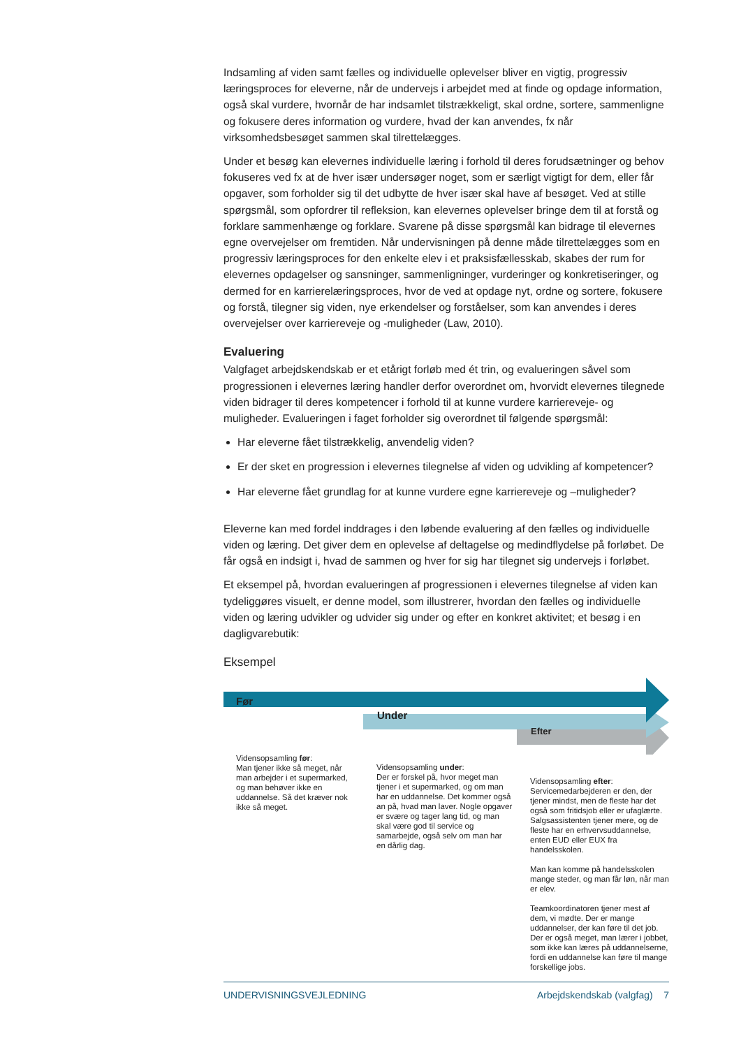Indsamling af viden samt fælles og individuelle oplevelser bliver en vigtig, progressiv læringsproces for eleverne, når de undervejs i arbejdet med at finde og opdage information, også skal vurdere, hvornår de har indsamlet tilstrækkeligt, skal ordne, sortere, sammenligne og fokusere deres information og vurdere, hvad der kan anvendes, fx når virksomhedsbesøget sammen skal tilrettelægges.
Under et besøg kan elevernes individuelle læring i forhold til deres forudsætninger og behov fokuseres ved fx at de hver især undersøger noget, som er særligt vigtigt for dem, eller får opgaver, som forholder sig til det udbytte de hver især skal have af besøget. Ved at stille spørgsmål, som opfordrer til refleksion, kan elevernes oplevelser bringe dem til at forstå og forklare sammenhænge og forklare. Svarene på disse spørgsmål kan bidrage til elevernes egne overvejelser om fremtiden. Når undervisningen på denne måde tilrettelægges som en progressiv læringsproces for den enkelte elev i et praksisfællesskab, skabes der rum for elevernes opdagelser og sansninger, sammenligninger, vurderinger og konkretiseringer, og dermed for en karrierelæringsproces, hvor de ved at opdage nyt, ordne og sortere, fokusere og forstå, tilegner sig viden, nye erkendelser og forståelser, som kan anvendes i deres overvejelser over karriereveje og -muligheder (Law, 2010).
Evaluering
Valgfaget arbejdskendskab er et etårigt forløb med ét trin, og evalueringen såvel som progressionen i elevernes læring handler derfor overordnet om, hvorvidt elevernes tilegnede viden bidrager til deres kompetencer i forhold til at kunne vurdere karriereveje- og muligheder. Evalueringen i faget forholder sig overordnet til følgende spørgsmål:
Har eleverne fået tilstrækkelig, anvendelig viden?
Er der sket en progression i elevernes tilegnelse af viden og udvikling af kompetencer?
Har eleverne fået grundlag for at kunne vurdere egne karriereveje og –muligheder?
Eleverne kan med fordel inddrages i den løbende evaluering af den fælles og individuelle viden og læring. Det giver dem en oplevelse af deltagelse og medindflydelse på forløbet. De får også en indsigt i, hvad de sammen og hver for sig har tilegnet sig undervejs i forløbet.
Et eksempel på, hvordan evalueringen af progressionen i elevernes tilegnelse af viden kan tydeliggøres visuelt, er denne model, som illustrerer, hvordan den fælles og individuelle viden og læring udvikler og udvider sig under og efter en konkret aktivitet; et besøg i en dagligvarebutik:
Eksempel
Før
Under
Efter
Vidensopsamling før:
Man tjener ikke så meget, når man arbejder i et supermarked, og man behøver ikke en uddannelse. Så det kræver nok ikke så meget.
Vidensopsamling under:
Der er forskel på, hvor meget man tjener i et supermarked, og om man har en uddannelse. Det kommer også an på, hvad man laver. Nogle opgaver er svære og tager lang tid, og man skal være god til service og samarbejde, også selv om man har en dårlig dag.
Vidensopsamling efter:
Servicemedarbejderen er den, der tjener mindst, men de fleste har det også som fritidsjob eller er ufaglærte. Salgsassistenten tjener mere, og de fleste har en erhvervsuddannelse, enten EUD eller EUX fra handelsskolen.
Man kan komme på handelsskolen mange steder, og man får løn, når man er elev.
Teamkoordinatoren tjener mest af dem, vi mødte. Der er mange uddannelser, der kan føre til det job. Der er også meget, man lærer i jobbet, som ikke kan læres på uddannelserne, fordi en uddannelse kan føre til mange forskellige jobs.
UNDERVISNINGSVEJLEDNING Arbejdskendskab (valgfag) 7